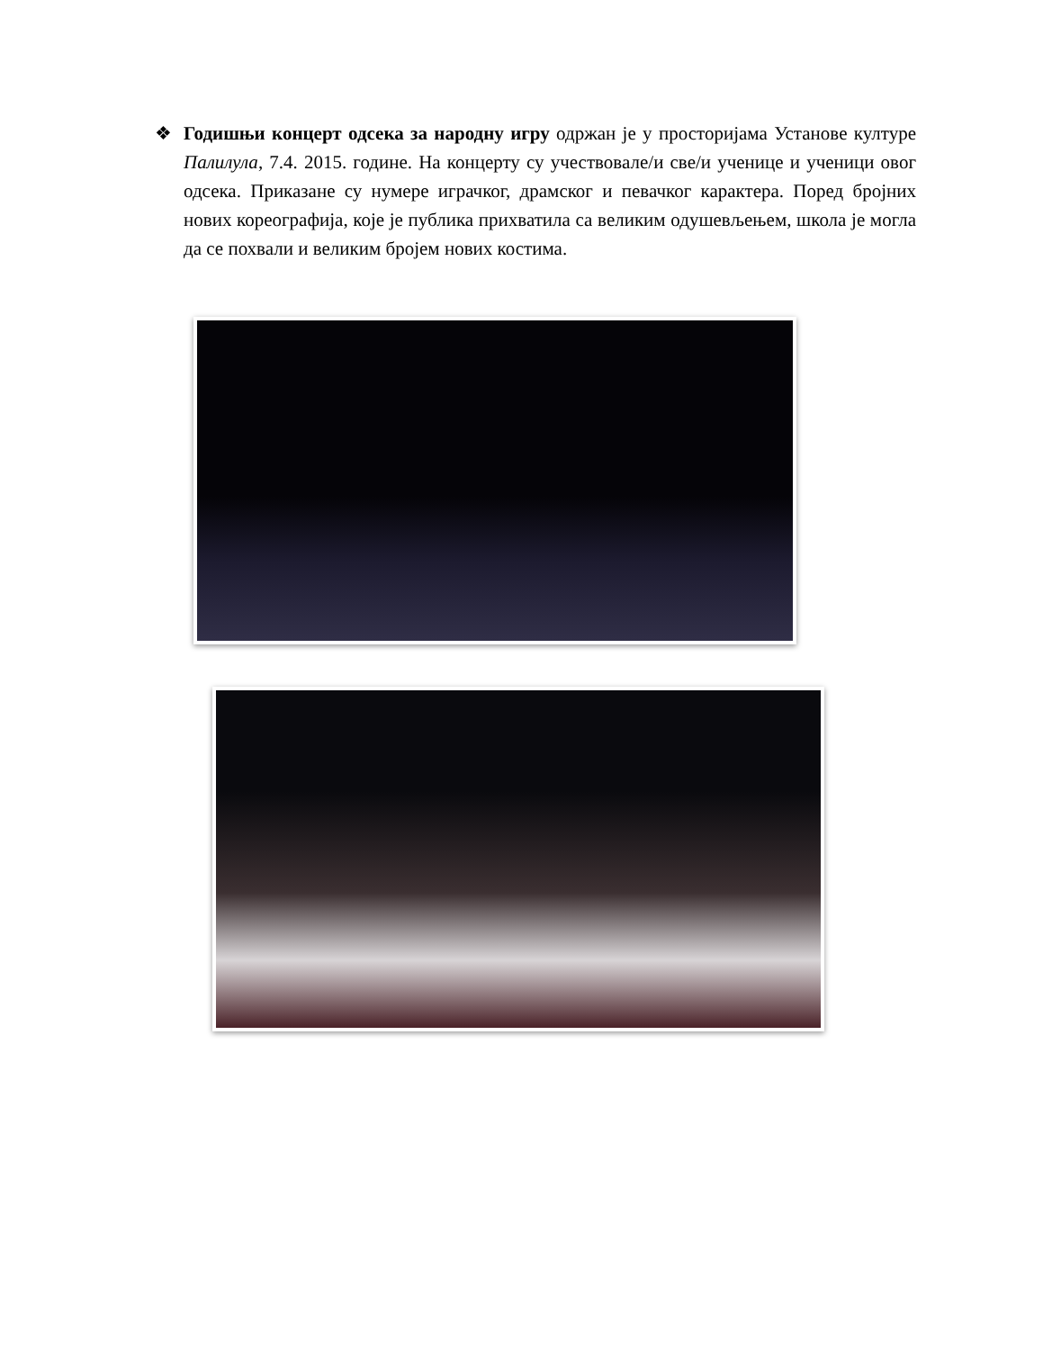❖ Годишњи концерт одсека за народну игру одржан је у просторијама Установе културе Палилула, 7.4. 2015. године. На концерту су учествовале/и све/и ученице и ученици овог одсека. Приказане су нумере играчког, драмског и певачког карактера. Поред бројних нових кореографија, које је публика прихватила са великим одушевљењем, школа је могла да се похвали и великим бројем нових костима.